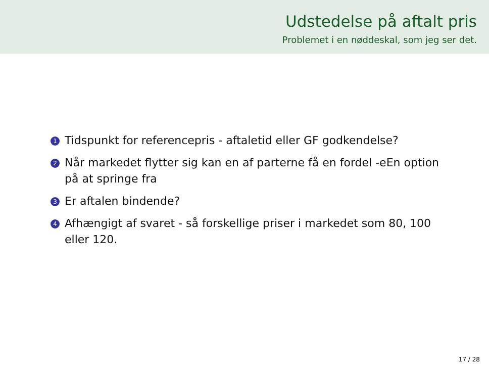Udstedelse på aftalt pris
Problemet i en nøddeskal, som jeg ser det.
1 Tidspunkt for referencepris - aftaletid eller GF godkendelse?
2 Når markedet flytter sig kan en af parterne få en fordel -eEn option på at springe fra
3 Er aftalen bindende?
4 Afhængigt af svaret - så forskellige priser i markedet som 80, 100 eller 120.
17 / 28